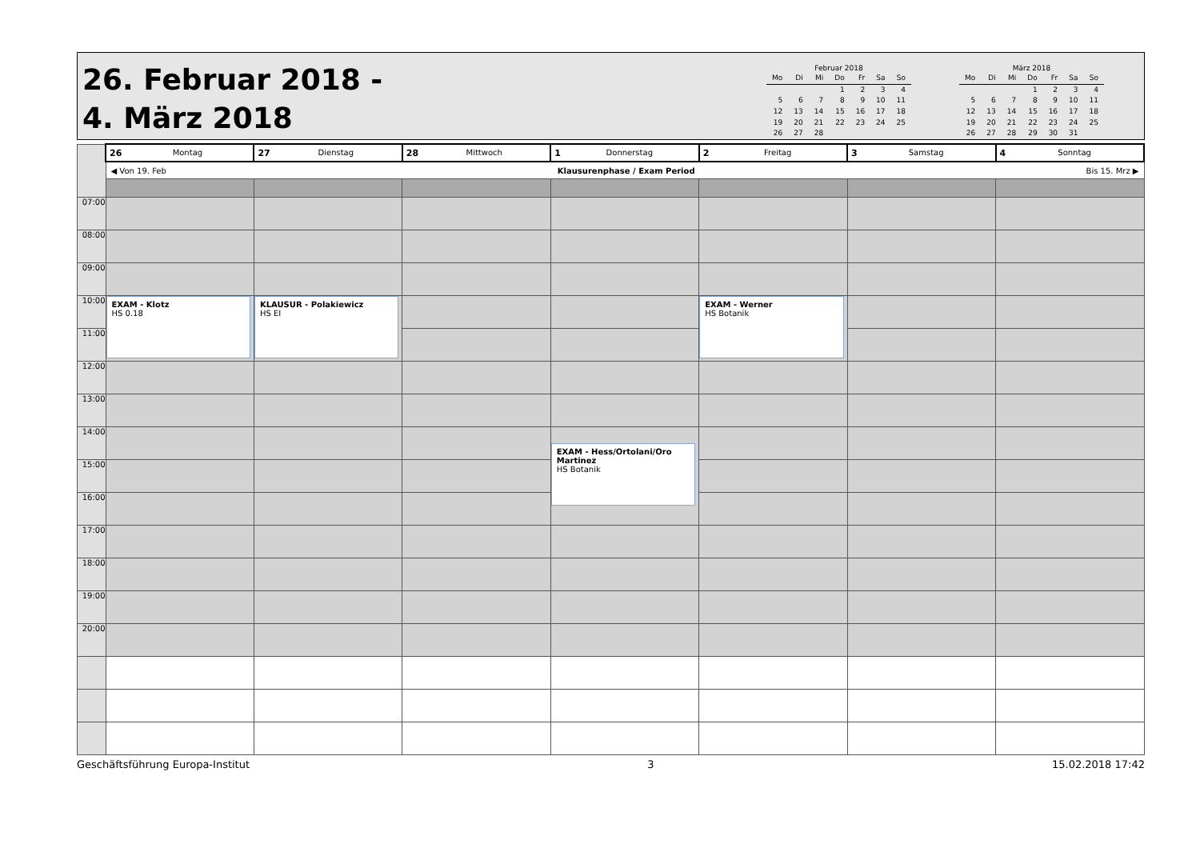26. Februar 2018 -
4. März 2018
Februar 2018
| Mo | Di | Mi | Do | Fr | Sa | So |
| --- | --- | --- | --- | --- | --- | --- |
| | | | 1 | 2 | 3 | 4 |
| 5 | 6 | 7 | 8 | 9 | 10 | 11 |
| 12 | 13 | 14 | 15 | 16 | 17 | 18 |
| 19 | 20 | 21 | 22 | 23 | 24 | 25 |
| 26 | 27 | 28 | | | | |
März 2018
| Mo | Di | Mi | Do | Fr | Sa | So |
| --- | --- | --- | --- | --- | --- | --- |
| | | | 1 | 2 | 3 | 4 |
| 5 | 6 | 7 | 8 | 9 | 10 | 11 |
| 12 | 13 | 14 | 15 | 16 | 17 | 18 |
| 19 | 20 | 21 | 22 | 23 | 24 | 25 |
| 26 | 27 | 28 | 29 | 30 | 31 | |
| | 26 Montag | 27 Dienstag | 28 Mittwoch | 1 Donnerstag | 2 Freitag | 3 Samstag | 4 Sonntag |
| | ◀ Von 19. Feb Klausurenphase / Exam Period Bis 15. Mrz ▶ | | | | | | |
| 07:00 | | | | | | | |
| 08:00 | | | | | | | |
| 09:00 | | | | | | | |
| 10:00 | EXAM - Klotz HS 0.18 | KLAUSUR - Polakiewicz HS EI | | | EXAM - Werner HS Botanik | | |
| 11:00 | | | | | | | |
| 12:00 | | | | | | | |
| 13:00 | | | | | | | |
| 14:00 | | | | EXAM - Hess/Ortolani/Oro Martinez HS Botanik | | | |
| 15:00 | | | | | | | |
| 16:00 | | | | | | | |
| 17:00 | | | | | | | |
| 18:00 | | | | | | | |
| 19:00 | | | | | | | |
| 20:00 | | | | | | | |
Geschäftsführung Europa-Institut 3 15.02.2018 17:42